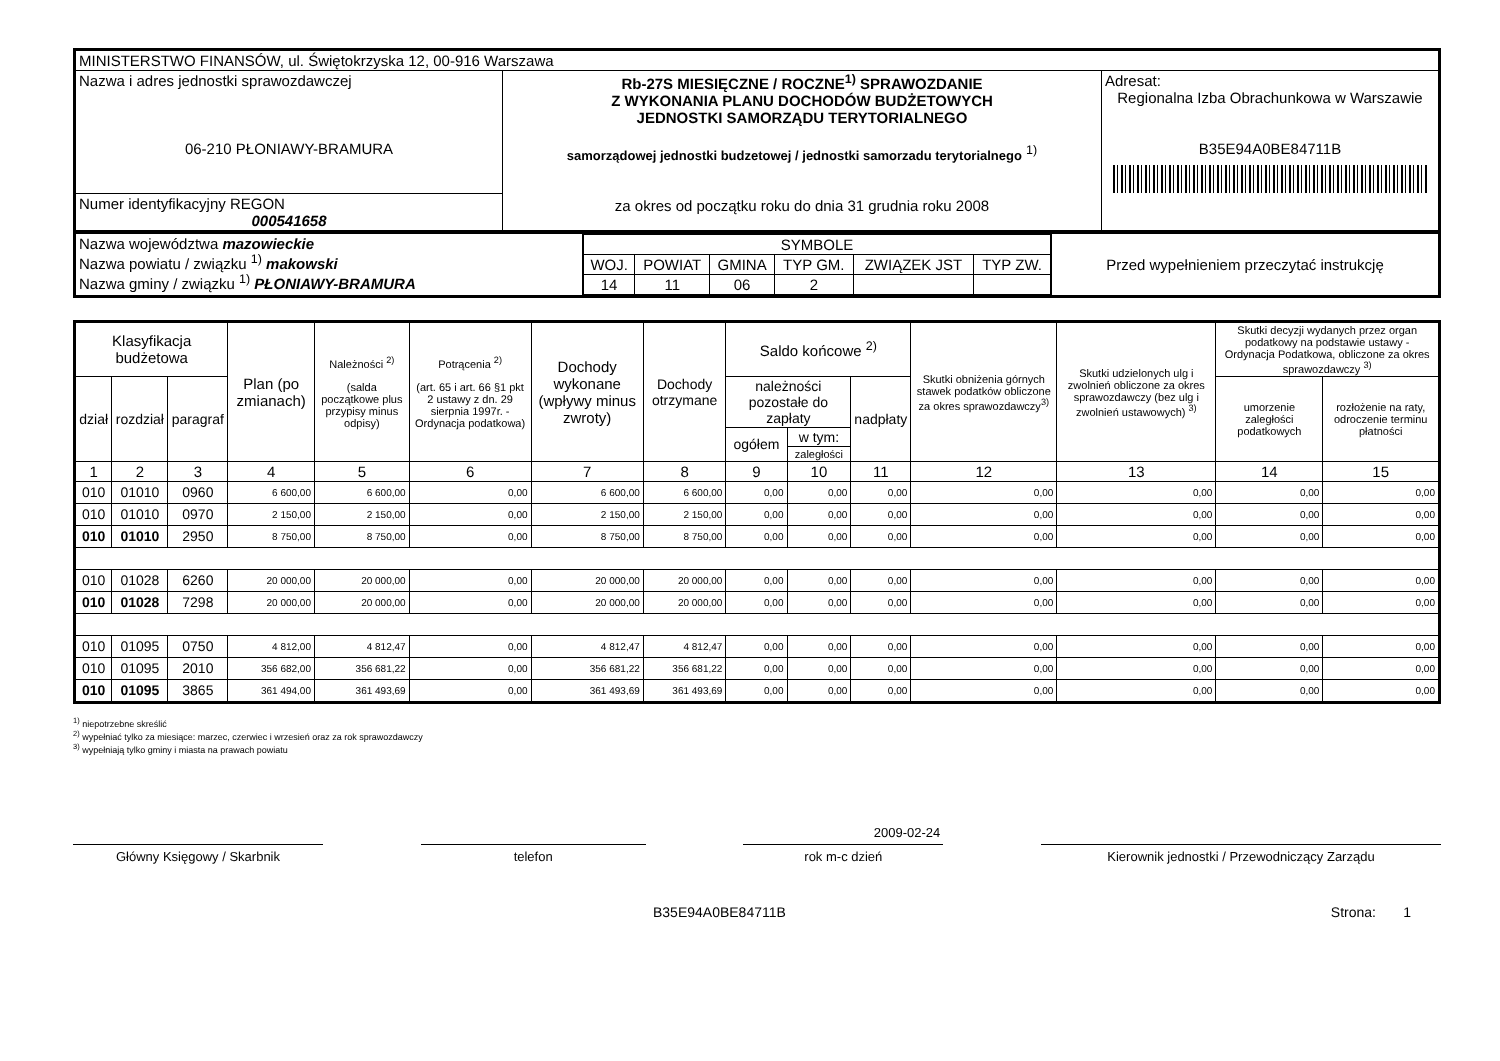| MINISTERSTWO FINANSÓW, ul. Świętokrzyska 12, 00-916 Warszawa | | |
| Nazwa i adres jednostki sprawozdawczej 06-210 PŁONIAWY-BRAMURA | Rb-27S MIESIĘCZNE / ROCZNE<sup>1)</sup> SPRAWOZDANIE Z WYKONANIA PLANU DOCHODÓW BUDŻETOWYCH JEDNOSTKI SAMORZĄDU TERYTORIALNEGO samorządowej jednostki budzetowej / jednostki samorzadu terytorialnego <sup>1)</sup> za okres od początku roku do dnia 31 grudnia roku 2008 | Adresat: Regionalna Izba Obrachunkowa w Warszawie B35E94A0BE84711B |
| Numer identyfikacyjny REGON 000541658 | | |
| Nazwa województwa mazowieckie Nazwa powiatu / związku <sup>1)</sup> makowski Nazwa gminy / związku <sup>1)</sup> PŁONIAWY-BRAMURA | / SYMBOLE / / / / / / / WOJ. / POWIAT / GMINA / TYP GM. / ZWIĄZEK JST / TYP ZW. / / 14 / 11 / 06 / 2 / / / | Przed wypełnieniem przeczytać instrukcję |
| Klasyfikacja budżetowa | | | Plan (po zmianach) | Należności <sup>2)</sup> (salda początkowe plus przypisy minus odpisy) | Potrącenia <sup>2)</sup> (art. 65 i art. 66 §1 pkt 2 ustawy z dn. 29 sierpnia 1997r. - Ordynacja podatkowa) | Dochody wykonane (wpływy minus zwroty) | Dochody otrzymane | Saldo końcowe <sup>2)</sup> | | | Skutki obniżenia górnych stawek podatków obliczone za okres sprawozdawczy<sup>3)</sup> | Skutki udzielonych ulg i zwolnień obliczone za okres sprawozdawczy (bez ulg i zwolnień ustawowych) <sup>3)</sup> | Skutki decyzji wydanych przez organ podatkowy na podstawie ustawy - Ordynacja Podatkowa, obliczone za okres sprawozdawczy <sup>3)</sup> | |
| --- | --- | --- | --- | --- | --- | --- | --- | --- | --- | --- | --- | --- | --- | --- |
| dział | rozdział | paragraf | | | | | | należności pozostałe do zapłaty | | nadpłaty | | | umorzenie zaległości podatkowych | rozłożenie na raty, odroczenie terminu płatności |
| | | | | | | | | ogółem | w tym: | | | | | |
| | | | | | | | | | zaległości | | | | | |
| 1 | 2 | 3 | 4 | 5 | 6 | 7 | 8 | 9 | 10 | 11 | 12 | 13 | 14 | 15 |
| 010 | 01010 | 0960 | 6 600,00 | 6 600,00 | 0,00 | 6 600,00 | 6 600,00 | 0,00 | 0,00 | 0,00 | 0,00 | 0,00 | 0,00 | 0,00 |
| 010 | 01010 | 0970 | 2 150,00 | 2 150,00 | 0,00 | 2 150,00 | 2 150,00 | 0,00 | 0,00 | 0,00 | 0,00 | 0,00 | 0,00 | 0,00 |
| 010 | 01010 | 2950 | 8 750,00 | 8 750,00 | 0,00 | 8 750,00 | 8 750,00 | 0,00 | 0,00 | 0,00 | 0,00 | 0,00 | 0,00 | 0,00 |
| 010 | 01028 | 6260 | 20 000,00 | 20 000,00 | 0,00 | 20 000,00 | 20 000,00 | 0,00 | 0,00 | 0,00 | 0,00 | 0,00 | 0,00 | 0,00 |
| 010 | 01028 | 7298 | 20 000,00 | 20 000,00 | 0,00 | 20 000,00 | 20 000,00 | 0,00 | 0,00 | 0,00 | 0,00 | 0,00 | 0,00 | 0,00 |
| 010 | 01095 | 0750 | 4 812,00 | 4 812,47 | 0,00 | 4 812,47 | 4 812,47 | 0,00 | 0,00 | 0,00 | 0,00 | 0,00 | 0,00 | 0,00 |
| 010 | 01095 | 2010 | 356 682,00 | 356 681,22 | 0,00 | 356 681,22 | 356 681,22 | 0,00 | 0,00 | 0,00 | 0,00 | 0,00 | 0,00 | 0,00 |
| 010 | 01095 | 3865 | 361 494,00 | 361 493,69 | 0,00 | 361 493,69 | 361 493,69 | 0,00 | 0,00 | 0,00 | 0,00 | 0,00 | 0,00 | 0,00 |
<sup>1)</sup> niepotrzebne skreślić
<sup>2)</sup> wypełniać tylko za miesiące: marzec, czerwiec i wrzesień oraz za rok sprawozdawczy
<sup>3)</sup> wypełniają tylko gminy i miasta na prawach powiatu
2009-02-24
Główny Księgowy / Skarbnik telefon rok m-c dzień Kierownik jednostki / Przewodniczący Zarządu
B35E94A0BE84711B Strona: 1